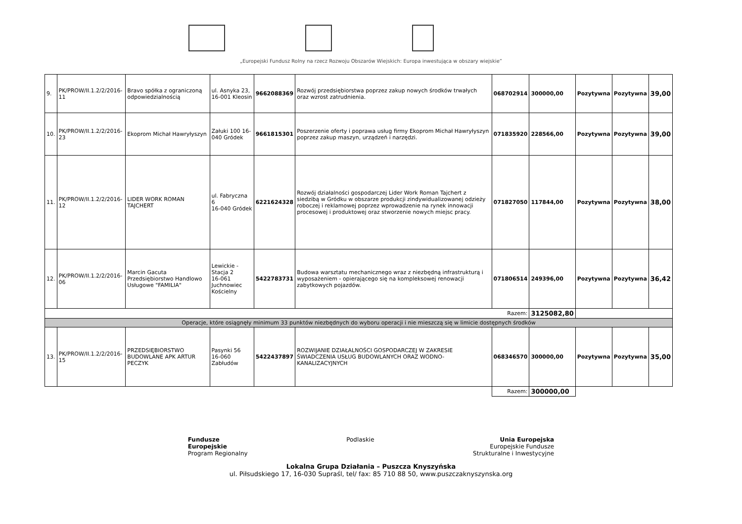„Europejski Fundusz Rolny na rzecz Rozwoju Obszarów Wiejskich: Europa inwestująca w obszary wiejskie”
| 9. | PK/PROW/II.1.2/2/2016-11 | Bravo spółka z ograniczoną odpowiedzialnością | ul. Asnyka 23, 16-001 Kleosin | 9662088369 | Rozwój przedsiębiorstwa poprzez zakup nowych środków trwałych oraz wzrost zatrudnienia. | 068702914 | 300000,00 | Pozytywna | Pozytywna | 39,00 |
| 10. | PK/PROW/II.1.2/2/2016-23 | Ekoprom Michał Hawryłyszyn | Załuki 100 16-040 Gródek | 9661815301 | Poszerzenie oferty i poprawa usług firmy Ekoprom Michał Hawryłyszyn poprzez zakup maszyn, urządzeń i narzędzi. | 071835920 | 228566,00 | Pozytywna | Pozytywna | 39,00 |
| 11. | PK/PROW/II.1.2/2/2016-12 | LIDER WORK ROMAN TAJCHERT | ul. Fabryczna 6 16-040 Gródek | 6221624328 | Rozwój działalności gospodarczej Lider Work Roman Tajchert z siedzibą w Gródku w obszarze produkcji zindywidualizowanej odzieży roboczej i reklamowej poprzez wprowadzenie na rynek innowacji procesowej i produktowej oraz stworzenie nowych miejsc pracy. | 071827050 | 117844,00 | Pozytywna | Pozytywna | 38,00 |
| 12. | PK/PROW/II.1.2/2/2016-06 | Marcin Gacuta Przedsiębiorstwo Handlowo Usługowe "FAMILIA" | Lewickie - Stacja 2 16-061 Juchnowiec Kościelny | 5422783731 | Budowa warsztatu mechanicznego wraz z niezbędną infrastrukturą i wyposażeniem - opierającego się na kompleksowej renowacji zabytkowych pojazdów. | 071806514 | 249396,00 | Pozytywna | Pozytywna | 36,42 |
| Razem: | | | | | | | 3125082,80 | | | |
| Operacje, które osiągnęły minimum 33 punktów niezbędnych do wyboru operacji i nie mieszczą się w limicie dostępnych środków | | | | | | | | | | |
| 13. | PK/PROW/II.1.2/2/2016-15 | PRZEDSIĘBIORSTWO BUDOWLANE APK ARTUR PECZYK | Pasynki 56 16-060 Zabłudów | 5422437897 | ROZWIJANIE DZIAŁALNOŚCI GOSPODARCZEJ W ZAKRESIE ŚWIADCZENIA USŁUG BUDOWLANYCH ORAZ WODNO-KANALIZACYJNYCH | 068346570 | 300000,00 | Pozytywna | Pozytywna | 35,00 |
| | | | | | | Razem: | 300000,00 | | | |
Fundusze
Europejskie
Program Regionalny
Podlaskie Unia Europejska
Europejskie Fundusze
Strukturalne i Inwestycyjne
Lokalna Grupa Działania – Puszcza Knyszyńska
ul. Piłsudskiego 17, 16-030 Supraśl, tel/ fax: 85 710 88 50, www.puszczaknyszynska.org